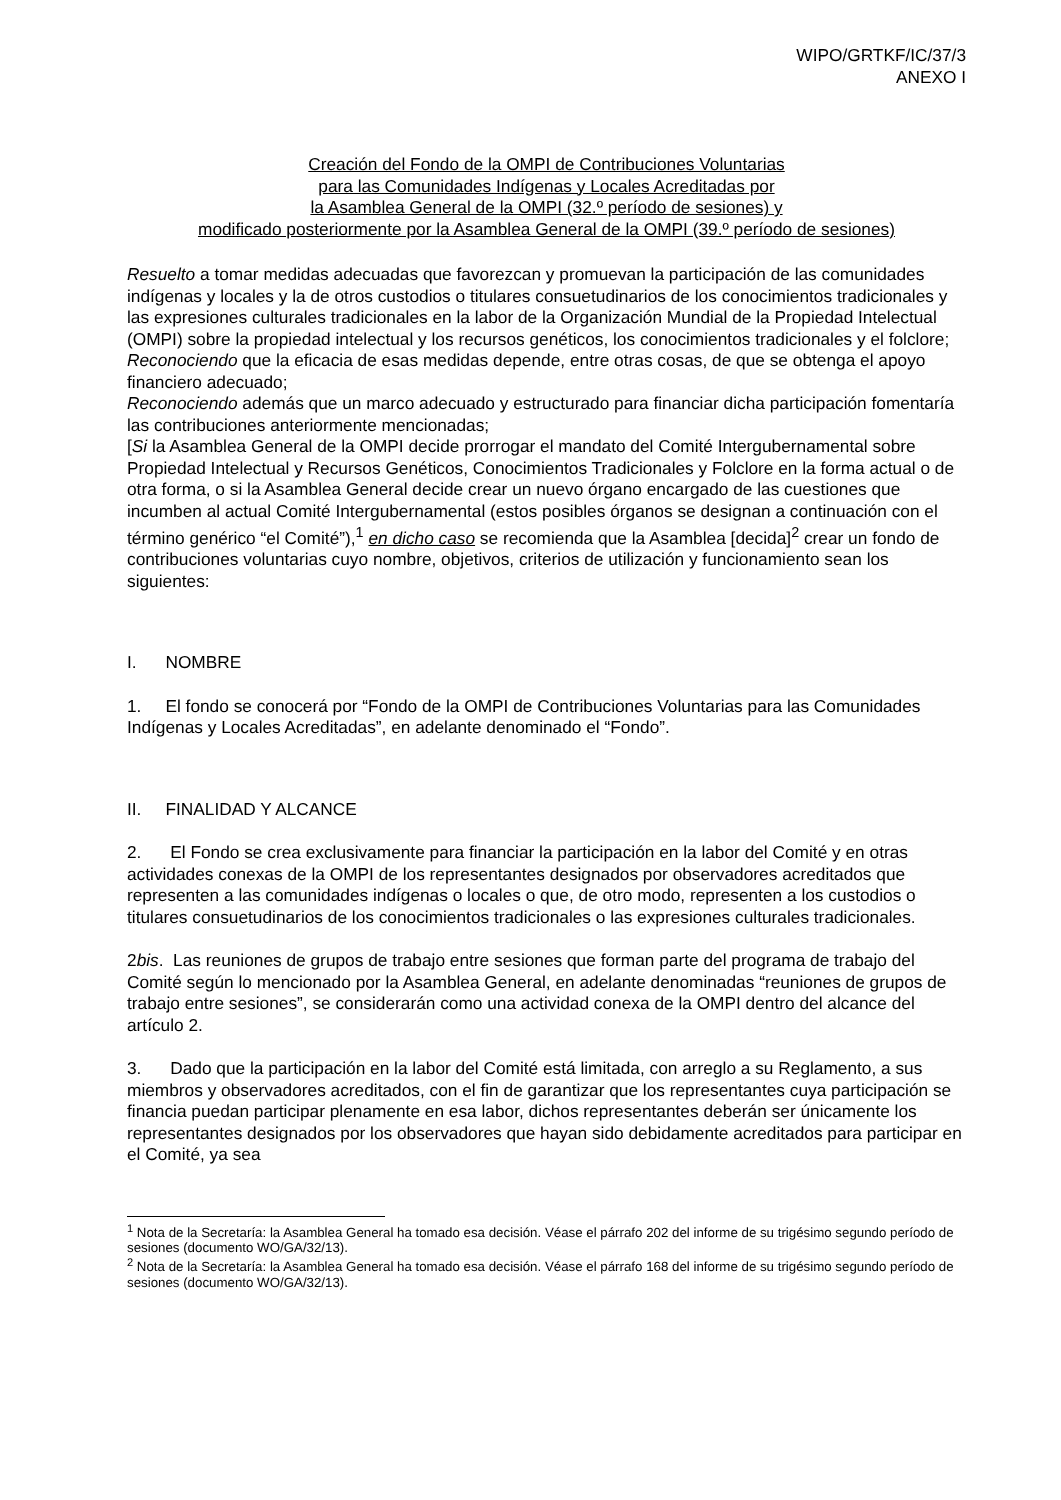WIPO/GRTKF/IC/37/3
ANEXO I
Creación del Fondo de la OMPI de Contribuciones Voluntarias
para las Comunidades Indígenas y Locales Acreditadas por
la Asamblea General de la OMPI (32.º período de sesiones) y
modificado posteriormente por la Asamblea General de la OMPI (39.º período de sesiones)
Resuelto a tomar medidas adecuadas que favorezcan y promuevan la participación de las comunidades indígenas y locales y la de otros custodios o titulares consuetudinarios de los conocimientos tradicionales y las expresiones culturales tradicionales en la labor de la Organización Mundial de la Propiedad Intelectual (OMPI) sobre la propiedad intelectual y los recursos genéticos, los conocimientos tradicionales y el folclore;
Reconociendo que la eficacia de esas medidas depende, entre otras cosas, de que se obtenga el apoyo financiero adecuado;
Reconociendo además que un marco adecuado y estructurado para financiar dicha participación fomentaría las contribuciones anteriormente mencionadas;
[Si la Asamblea General de la OMPI decide prorrogar el mandato del Comité Intergubernamental sobre Propiedad Intelectual y Recursos Genéticos, Conocimientos Tradicionales y Folclore en la forma actual o de otra forma, o si la Asamblea General decide crear un nuevo órgano encargado de las cuestiones que incumben al actual Comité Intergubernamental (estos posibles órganos se designan a continuación con el término genérico “el Comité”),<sup>1</sup> en dicho caso se recomienda que la Asamblea [decida]<sup>2</sup> crear un fondo de contribuciones voluntarias cuyo nombre, objetivos, criterios de utilización y funcionamiento sean los siguientes:
I. NOMBRE
1. El fondo se conocerá por “Fondo de la OMPI de Contribuciones Voluntarias para las Comunidades Indígenas y Locales Acreditadas”, en adelante denominado el “Fondo”.
II. FINALIDAD Y ALCANCE
2. El Fondo se crea exclusivamente para financiar la participación en la labor del Comité y en otras actividades conexas de la OMPI de los representantes designados por observadores acreditados que representen a las comunidades indígenas o locales o que, de otro modo, representen a los custodios o titulares consuetudinarios de los conocimientos tradicionales o las expresiones culturales tradicionales.
2bis. Las reuniones de grupos de trabajo entre sesiones que forman parte del programa de trabajo del Comité según lo mencionado por la Asamblea General, en adelante denominadas “reuniones de grupos de trabajo entre sesiones”, se considerarán como una actividad conexa de la OMPI dentro del alcance del artículo 2.
3. Dado que la participación en la labor del Comité está limitada, con arreglo a su Reglamento, a sus miembros y observadores acreditados, con el fin de garantizar que los representantes cuya participación se financia puedan participar plenamente en esa labor, dichos representantes deberán ser únicamente los representantes designados por los observadores que hayan sido debidamente acreditados para participar en el Comité, ya sea
<sup>1</sup> Nota de la Secretaría: la Asamblea General ha tomado esa decisión. Véase el párrafo 202 del informe de su trigésimo segundo período de sesiones (documento WO/GA/32/13).
<sup>2</sup> Nota de la Secretaría: la Asamblea General ha tomado esa decisión. Véase el párrafo 168 del informe de su trigésimo segundo período de sesiones (documento WO/GA/32/13).